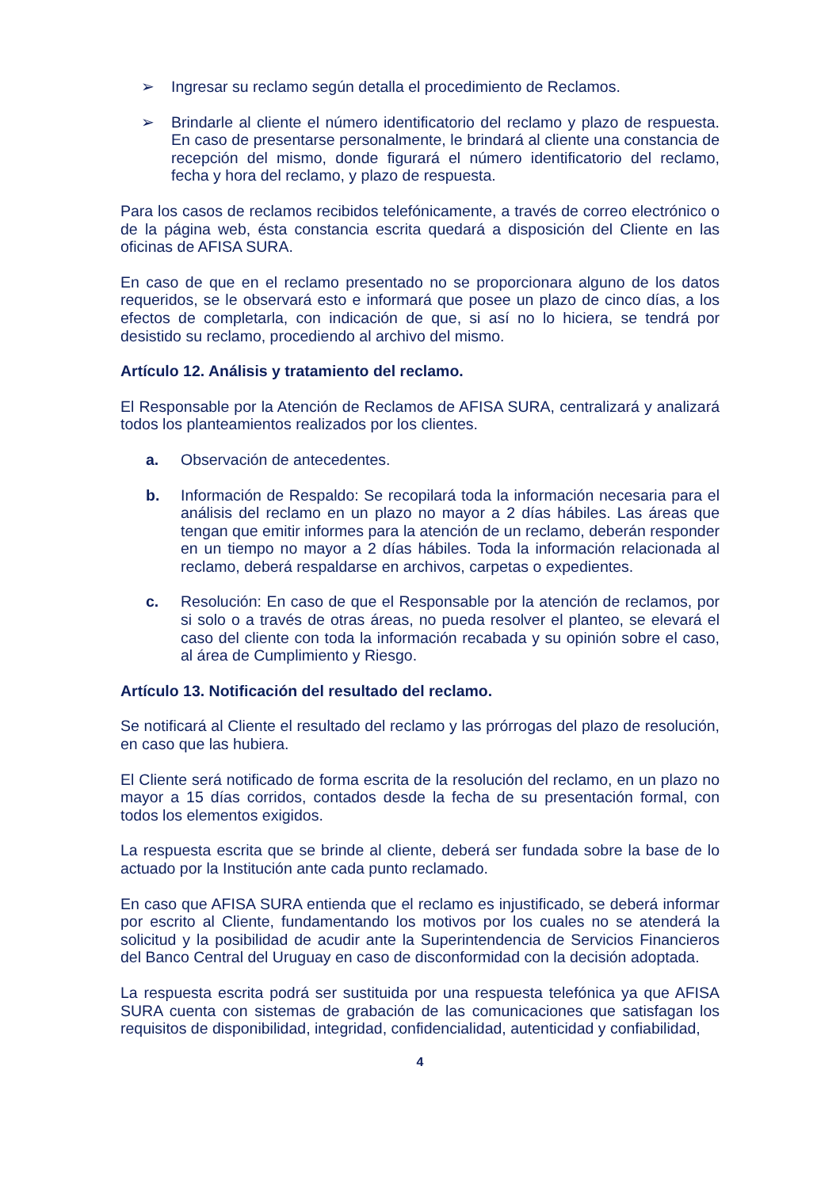➢ Ingresar su reclamo según detalla el procedimiento de Reclamos.
➢ Brindarle al cliente el número identificatorio del reclamo y plazo de respuesta. En caso de presentarse personalmente, le brindará al cliente una constancia de recepción del mismo, donde figurará el número identificatorio del reclamo, fecha y hora del reclamo, y plazo de respuesta.
Para los casos de reclamos recibidos telefónicamente, a través de correo electrónico o de la página web, ésta constancia escrita quedará a disposición del Cliente en las oficinas de AFISA SURA.
En caso de que en el reclamo presentado no se proporcionara alguno de los datos requeridos, se le observará esto e informará que posee un plazo de cinco días, a los efectos de completarla, con indicación de que, si así no lo hiciera, se tendrá por desistido su reclamo, procediendo al archivo del mismo.
Artículo 12. Análisis y tratamiento del reclamo.
El Responsable por la Atención de Reclamos de AFISA SURA, centralizará y analizará todos los planteamientos realizados por los clientes.
a. Observación de antecedentes.
b. Información de Respaldo: Se recopilará toda la información necesaria para el análisis del reclamo en un plazo no mayor a 2 días hábiles. Las áreas que tengan que emitir informes para la atención de un reclamo, deberán responder en un tiempo no mayor a 2 días hábiles. Toda la información relacionada al reclamo, deberá respaldarse en archivos, carpetas o expedientes.
c. Resolución: En caso de que el Responsable por la atención de reclamos, por si solo o a través de otras áreas, no pueda resolver el planteo, se elevará el caso del cliente con toda la información recabada y su opinión sobre el caso, al área de Cumplimiento y Riesgo.
Artículo 13. Notificación del resultado del reclamo.
Se notificará al Cliente el resultado del reclamo y las prórrogas del plazo de resolución, en caso que las hubiera.
El Cliente será notificado de forma escrita de la resolución del reclamo, en un plazo no mayor a 15 días corridos, contados desde la fecha de su presentación formal, con todos los elementos exigidos.
La respuesta escrita que se brinde al cliente, deberá ser fundada sobre la base de lo actuado por la Institución ante cada punto reclamado.
En caso que AFISA SURA entienda que el reclamo es injustificado, se deberá informar por escrito al Cliente, fundamentando los motivos por los cuales no se atenderá la solicitud y la posibilidad de acudir ante la Superintendencia de Servicios Financieros del Banco Central del Uruguay en caso de disconformidad con la decisión adoptada.
La respuesta escrita podrá ser sustituida por una respuesta telefónica ya que AFISA SURA cuenta con sistemas de grabación de las comunicaciones que satisfagan los requisitos de disponibilidad, integridad, confidencialidad, autenticidad y confiabilidad,
4